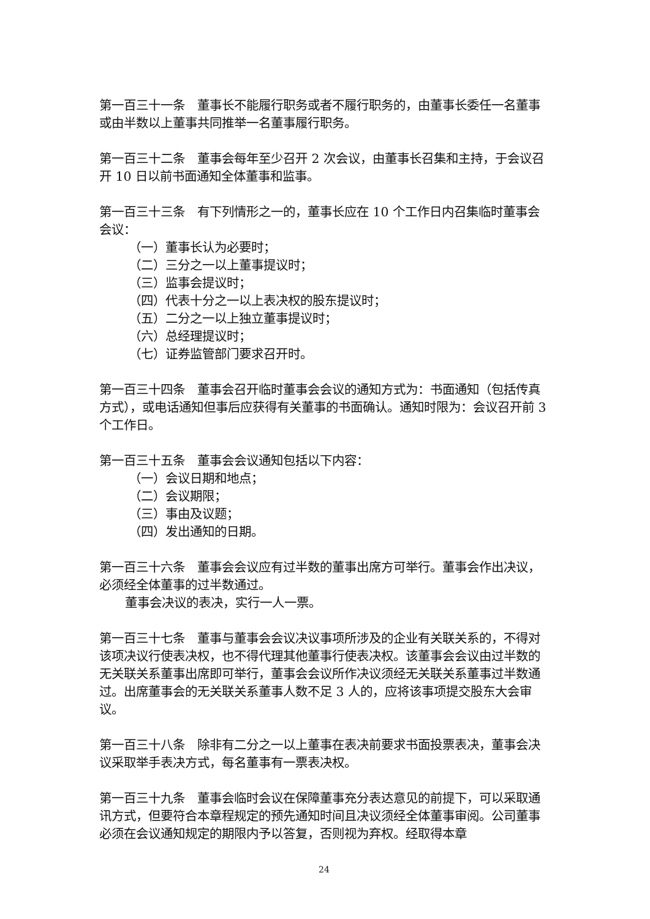第一百三十一条　董事长不能履行职务或者不履行职务的，由董事长委任一名董事或由半数以上董事共同推举一名董事履行职务。
第一百三十二条　董事会每年至少召开 2 次会议，由董事长召集和主持，于会议召开 10 日以前书面通知全体董事和监事。
第一百三十三条　有下列情形之一的，董事长应在 10 个工作日内召集临时董事会会议：
（一）董事长认为必要时；
（二）三分之一以上董事提议时；
（三）监事会提议时；
（四）代表十分之一以上表决权的股东提议时；
（五）二分之一以上独立董事提议时；
（六）总经理提议时；
（七）证券监管部门要求召开时。
第一百三十四条　董事会召开临时董事会会议的通知方式为：书面通知（包括传真方式），或电话通知但事后应获得有关董事的书面确认。通知时限为：会议召开前 3 个工作日。
第一百三十五条　董事会会议通知包括以下内容：
（一）会议日期和地点；
（二）会议期限；
（三）事由及议题；
（四）发出通知的日期。
第一百三十六条　董事会会议应有过半数的董事出席方可举行。董事会作出决议，必须经全体董事的过半数通过。
董事会决议的表决，实行一人一票。
第一百三十七条　董事与董事会会议决议事项所涉及的企业有关联关系的，不得对该项决议行使表决权，也不得代理其他董事行使表决权。该董事会会议由过半数的无关联关系董事出席即可举行，董事会会议所作决议须经无关联关系董事过半数通过。出席董事会的无关联关系董事人数不足 3 人的，应将该事项提交股东大会审议。
第一百三十八条　除非有二分之一以上董事在表决前要求书面投票表决，董事会决议采取举手表决方式，每名董事有一票表决权。
第一百三十九条　董事会临时会议在保障董事充分表达意见的前提下，可以采取通讯方式，但要符合本章程规定的预先通知时间且决议须经全体董事审阅。公司董事必须在会议通知规定的期限内予以答复，否则视为弃权。经取得本章
24